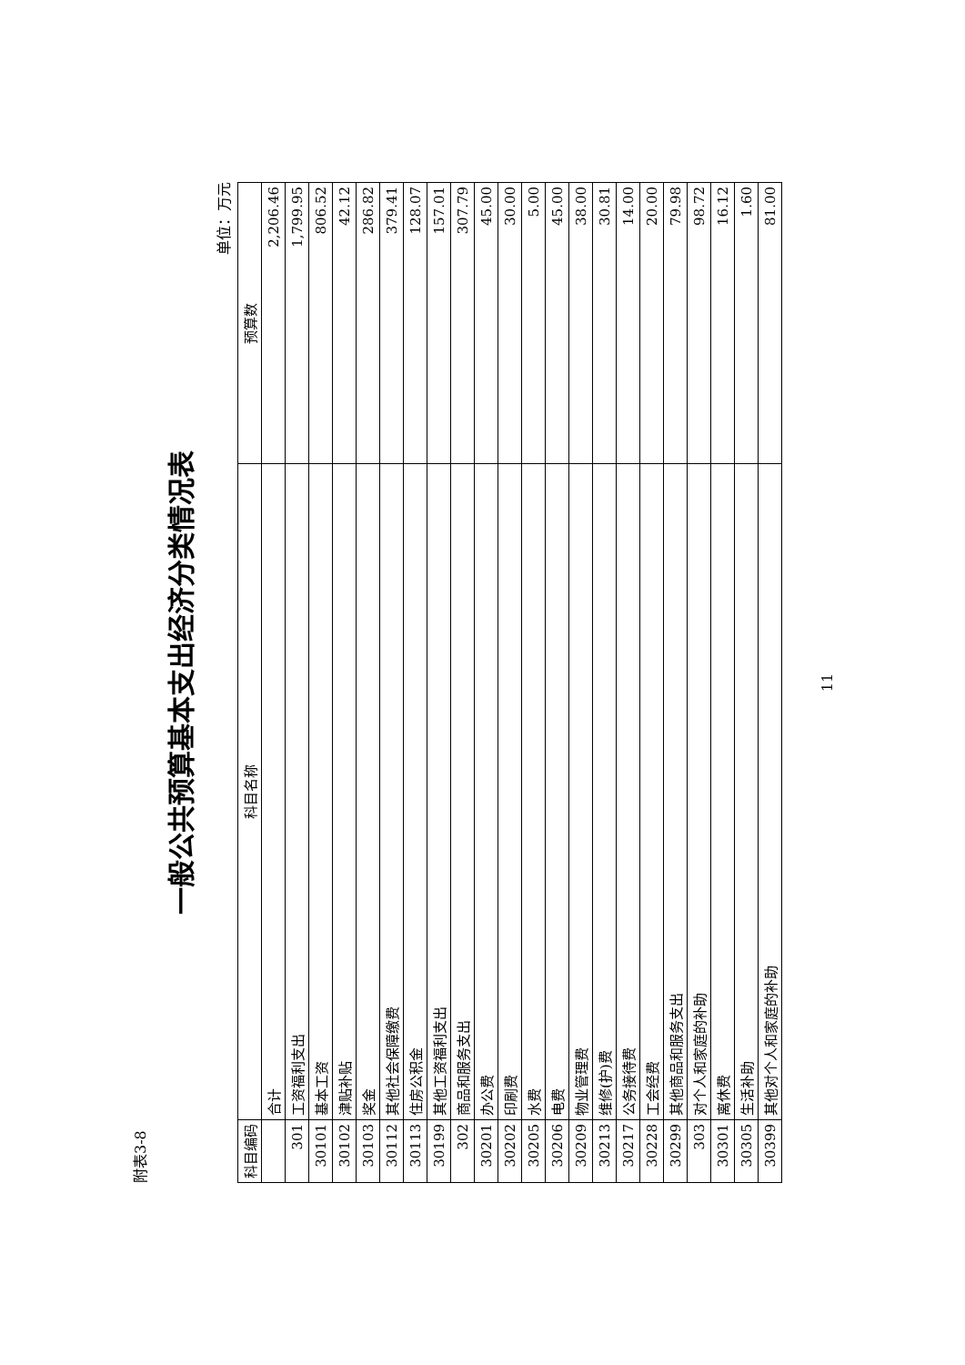附表3-8
一般公共预算基本支出经济分类情况表
单位：万元
| 科目编码 | 科目名称 | 预算数 |
| --- | --- | --- |
| | 合计 | 2,206.46 |
| 301 | 工资福利支出 | 1,799.95 |
| 30101 | 基本工资 | 806.52 |
| 30102 | 津贴补贴 | 42.12 |
| 30103 | 奖金 | 286.82 |
| 30112 | 其他社会保障缴费 | 379.41 |
| 30113 | 住房公积金 | 128.07 |
| 30199 | 其他工资福利支出 | 157.01 |
| 302 | 商品和服务支出 | 307.79 |
| 30201 | 办公费 | 45.00 |
| 30202 | 印刷费 | 30.00 |
| 30205 | 水费 | 5.00 |
| 30206 | 电费 | 45.00 |
| 30209 | 物业管理费 | 38.00 |
| 30213 | 维修(护)费 | 30.81 |
| 30217 | 公务接待费 | 14.00 |
| 30228 | 工会经费 | 20.00 |
| 30299 | 其他商品和服务支出 | 79.98 |
| 303 | 对个人和家庭的补助 | 98.72 |
| 30301 | 离休费 | 16.12 |
| 30305 | 生活补助 | 1.60 |
| 30399 | 其他对个人和家庭的补助 | 81.00 |
11